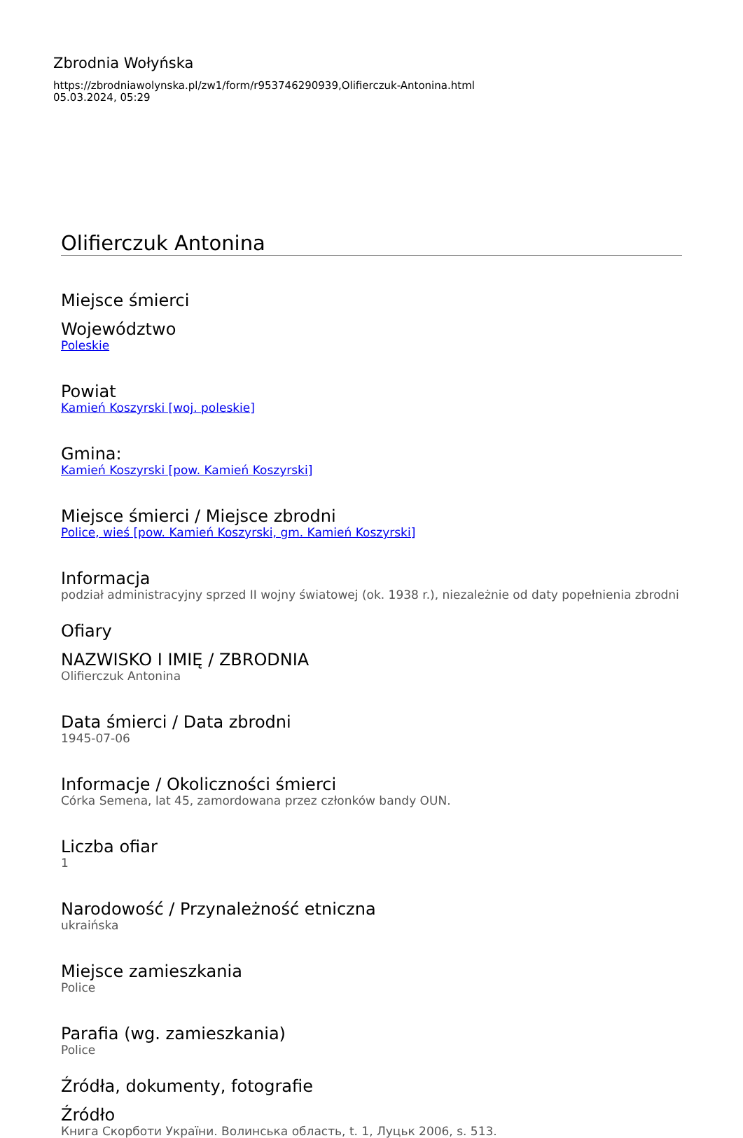Zbrodnia Wołyńska
https://zbrodniawolynska.pl/zw1/form/r953746290939,Olifierczuk-Antonina.html
05.03.2024, 05:29
Olifierczuk Antonina
Miejsce śmierci
Województwo
Poleskie
Powiat
Kamień Koszyrski [woj. poleskie]
Gmina:
Kamień Koszyrski [pow. Kamień Koszyrski]
Miejsce śmierci / Miejsce zbrodni
Police, wieś [pow. Kamień Koszyrski, gm. Kamień Koszyrski]
Informacja
podział administracyjny sprzed II wojny światowej (ok. 1938 r.), niezależnie od daty popełnienia zbrodni
Ofiary
NAZWISKO I IMIĘ / ZBRODNIA
Olifierczuk Antonina
Data śmierci / Data zbrodni
1945-07-06
Informacje / Okoliczności śmierci
Córka Semena, lat 45, zamordowana przez członków bandy OUN.
Liczba ofiar
1
Narodowość / Przynależność etniczna
ukraińska
Miejsce zamieszkania
Police
Parafia (wg. zamieszkania)
Police
Źródła, dokumenty, fotografie
Źródło
Книга Скорботи України. Волинська область, t. 1, Луцьк 2006, s. 513.